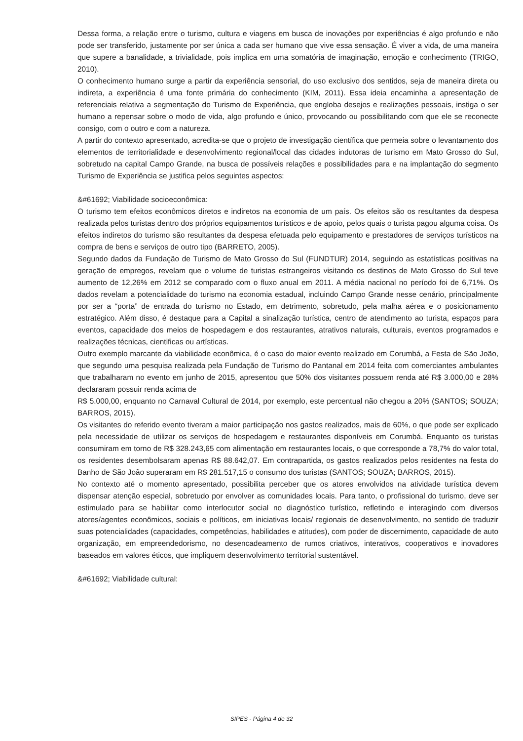Dessa forma, a relação entre o turismo, cultura e viagens em busca de inovações por experiências é algo profundo e não pode ser transferido, justamente por ser única a cada ser humano que vive essa sensação. É viver a vida, de uma maneira que supere a banalidade, a trivialidade, pois implica em uma somatória de imaginação, emoção e conhecimento (TRIGO, 2010).
O conhecimento humano surge a partir da experiência sensorial, do uso exclusivo dos sentidos, seja de maneira direta ou indireta, a experiência é uma fonte primária do conhecimento (KIM, 2011). Essa ideia encaminha a apresentação de referenciais relativa a segmentação do Turismo de Experiência, que engloba desejos e realizações pessoais, instiga o ser humano a repensar sobre o modo de vida, algo profundo e único, provocando ou possibilitando com que ele se reconecte consigo, com o outro e com a natureza.
A partir do contexto apresentado, acredita-se que o projeto de investigação científica que permeia sobre o levantamento dos elementos de territorialidade e desenvolvimento regional/local das cidades indutoras de turismo em Mato Grosso do Sul, sobretudo na capital Campo Grande, na busca de possíveis relações e possibilidades para e na implantação do segmento Turismo de Experiência se justifica pelos seguintes aspectos:
&#61692; Viabilidade socioeconômica:
O turismo tem efeitos econômicos diretos e indiretos na economia de um país. Os efeitos são os resultantes da despesa realizada pelos turistas dentro dos próprios equipamentos turísticos e de apoio, pelos quais o turista pagou alguma coisa. Os efeitos indiretos do turismo são resultantes da despesa efetuada pelo equipamento e prestadores de serviços turísticos na compra de bens e serviços de outro tipo (BARRETO, 2005).
Segundo dados da Fundação de Turismo de Mato Grosso do Sul (FUNDTUR) 2014, seguindo as estatísticas positivas na geração de empregos, revelam que o volume de turistas estrangeiros visitando os destinos de Mato Grosso do Sul teve aumento de 12,26% em 2012 se comparado com o fluxo anual em 2011. A média nacional no período foi de 6,71%. Os dados revelam a potencialidade do turismo na economia estadual, incluindo Campo Grande nesse cenário, principalmente por ser a “porta” de entrada do turismo no Estado, em detrimento, sobretudo, pela malha aérea e o posicionamento estratégico. Além disso, é destaque para a Capital a sinalização turística, centro de atendimento ao turista, espaços para eventos, capacidade dos meios de hospedagem e dos restaurantes, atrativos naturais, culturais, eventos programados e realizações técnicas, cientificas ou artísticas.
Outro exemplo marcante da viabilidade econômica, é o caso do maior evento realizado em Corumbá, a Festa de São João, que segundo uma pesquisa realizada pela Fundação de Turismo do Pantanal em 2014 feita com comerciantes ambulantes que trabalharam no evento em junho de 2015, apresentou que 50% dos visitantes possuem renda até R$ 3.000,00 e 28% declararam possuir renda acima de
R$ 5.000,00, enquanto no Carnaval Cultural de 2014, por exemplo, este percentual não chegou a 20% (SANTOS; SOUZA; BARROS, 2015).
Os visitantes do referido evento tiveram a maior participação nos gastos realizados, mais de 60%, o que pode ser explicado pela necessidade de utilizar os serviços de hospedagem e restaurantes disponíveis em Corumbá. Enquanto os turistas consumiram em torno de R$ 328.243,65 com alimentação em restaurantes locais, o que corresponde a 78,7% do valor total, os residentes desembolsaram apenas R$ 88.642,07. Em contrapartida, os gastos realizados pelos residentes na festa do Banho de São João superaram em R$ 281.517,15 o consumo dos turistas (SANTOS; SOUZA; BARROS, 2015).
No contexto até o momento apresentado, possibilita perceber que os atores envolvidos na atividade turística devem dispensar atenção especial, sobretudo por envolver as comunidades locais. Para tanto, o profissional do turismo, deve ser estimulado para se habilitar como interlocutor social no diagnóstico turístico, refletindo e interagindo com diversos atores/agentes econômicos, sociais e políticos, em iniciativas locais/ regionais de desenvolvimento, no sentido de traduzir suas potencialidades (capacidades, competências, habilidades e atitudes), com poder de discernimento, capacidade de auto organização, em empreendedorismo, no desencadeamento de rumos criativos, interativos, cooperativos e inovadores baseados em valores éticos, que impliquem desenvolvimento territorial sustentável.
&#61692; Viabilidade cultural:
SIPES - Página 4 de 32